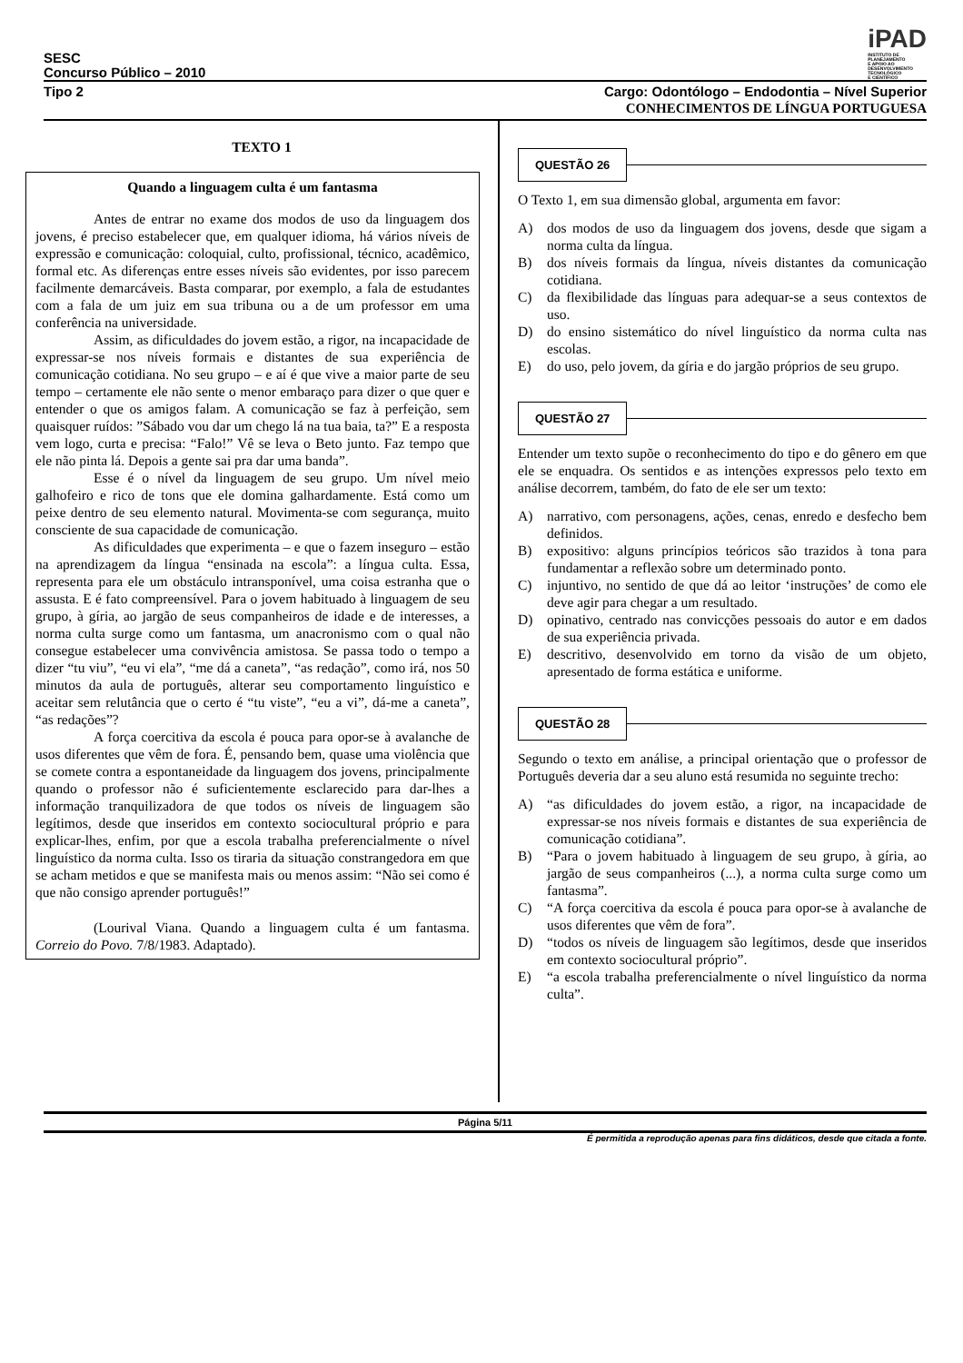SESC
Concurso Público – 2010
iPAD
INSTITUTO DE
PLANEJAMENTO
E APOIO AO
DESENVOLVIMENTO
TECNOLÓGICO
E CIENTÍFICO
Tipo 2 Cargo: Odontólogo – Endodontia – Nível Superior
CONHECIMENTOS DE LÍNGUA PORTUGUESA
TEXTO 1
Quando a linguagem culta é um fantasma
Antes de entrar no exame dos modos de uso da linguagem dos jovens, é preciso estabelecer que, em qualquer idioma, há vários níveis de expressão e comunicação: coloquial, culto, profissional, técnico, acadêmico, formal etc. As diferenças entre esses níveis são evidentes, por isso parecem facilmente demarcáveis. Basta comparar, por exemplo, a fala de estudantes com a fala de um juiz em sua tribuna ou a de um professor em uma conferência na universidade.
Assim, as dificuldades do jovem estão, a rigor, na incapacidade de expressar-se nos níveis formais e distantes de sua experiência de comunicação cotidiana. No seu grupo – e aí é que vive a maior parte de seu tempo – certamente ele não sente o menor embaraço para dizer o que quer e entender o que os amigos falam. A comunicação se faz à perfeição, sem quaisquer ruídos: ”Sábado vou dar um chego lá na tua baia, ta?” E a resposta vem logo, curta e precisa: “Falo!” Vê se leva o Beto junto. Faz tempo que ele não pinta lá. Depois a gente sai pra dar uma banda”.
Esse é o nível da linguagem de seu grupo. Um nível meio galhofeiro e rico de tons que ele domina galhardamente. Está como um peixe dentro de seu elemento natural. Movimenta-se com segurança, muito consciente de sua capacidade de comunicação.
As dificuldades que experimenta – e que o fazem inseguro – estão na aprendizagem da língua “ensinada na escola”: a língua culta. Essa, representa para ele um obstáculo intransponível, uma coisa estranha que o assusta. E é fato compreensível. Para o jovem habituado à linguagem de seu grupo, à gíria, ao jargão de seus companheiros de idade e de interesses, a norma culta surge como um fantasma, um anacronismo com o qual não consegue estabelecer uma convivência amistosa. Se passa todo o tempo a dizer “tu viu”, “eu vi ela”, “me dá a caneta”, “as redação”, como irá, nos 50 minutos da aula de português, alterar seu comportamento linguístico e aceitar sem relutância que o certo é “tu viste”, “eu a vi”, dá-me a caneta”, “as redações”?
A força coercitiva da escola é pouca para opor-se à avalanche de usos diferentes que vêm de fora. É, pensando bem, quase uma violência que se comete contra a espontaneidade da linguagem dos jovens, principalmente quando o professor não é suficientemente esclarecido para dar-lhes a informação tranquilizadora de que todos os níveis de linguagem são legítimos, desde que inseridos em contexto sociocultural próprio e para explicar-lhes, enfim, por que a escola trabalha preferencialmente o nível linguístico da norma culta. Isso os tiraria da situação constrangedora em que se acham metidos e que se manifesta mais ou menos assim: “Não sei como é que não consigo aprender português!”
(Lourival Viana. Quando a linguagem culta é um fantasma. Correio do Povo. 7/8/1983. Adaptado).
QUESTÃO 26
O Texto 1, em sua dimensão global, argumenta em favor:
A) dos modos de uso da linguagem dos jovens, desde que sigam a norma culta da língua.
B) dos níveis formais da língua, níveis distantes da comunicação cotidiana.
C) da flexibilidade das línguas para adequar-se a seus contextos de uso.
D) do ensino sistemático do nível linguístico da norma culta nas escolas.
E) do uso, pelo jovem, da gíria e do jargão próprios de seu grupo.
QUESTÃO 27
Entender um texto supõe o reconhecimento do tipo e do gênero em que ele se enquadra. Os sentidos e as intenções expressos pelo texto em análise decorrem, também, do fato de ele ser um texto:
A) narrativo, com personagens, ações, cenas, enredo e desfecho bem definidos.
B) expositivo: alguns princípios teóricos são trazidos à tona para fundamentar a reflexão sobre um determinado ponto.
C) injuntivo, no sentido de que dá ao leitor ‘instruções’ de como ele deve agir para chegar a um resultado.
D) opinativo, centrado nas convicções pessoais do autor e em dados de sua experiência privada.
E) descritivo, desenvolvido em torno da visão de um objeto, apresentado de forma estática e uniforme.
QUESTÃO 28
Segundo o texto em análise, a principal orientação que o professor de Português deveria dar a seu aluno está resumida no seguinte trecho:
A) “as dificuldades do jovem estão, a rigor, na incapacidade de expressar-se nos níveis formais e distantes de sua experiência de comunicação cotidiana”.
B) “Para o jovem habituado à linguagem de seu grupo, à gíria, ao jargão de seus companheiros (...), a norma culta surge como um fantasma”.
C) “A força coercitiva da escola é pouca para opor-se à avalanche de usos diferentes que vêm de fora”.
D) “todos os níveis de linguagem são legítimos, desde que inseridos em contexto sociocultural próprio”.
E) “a escola trabalha preferencialmente o nível linguístico da norma culta”.
Página 5/11
É permitida a reprodução apenas para fins didáticos, desde que citada a fonte.